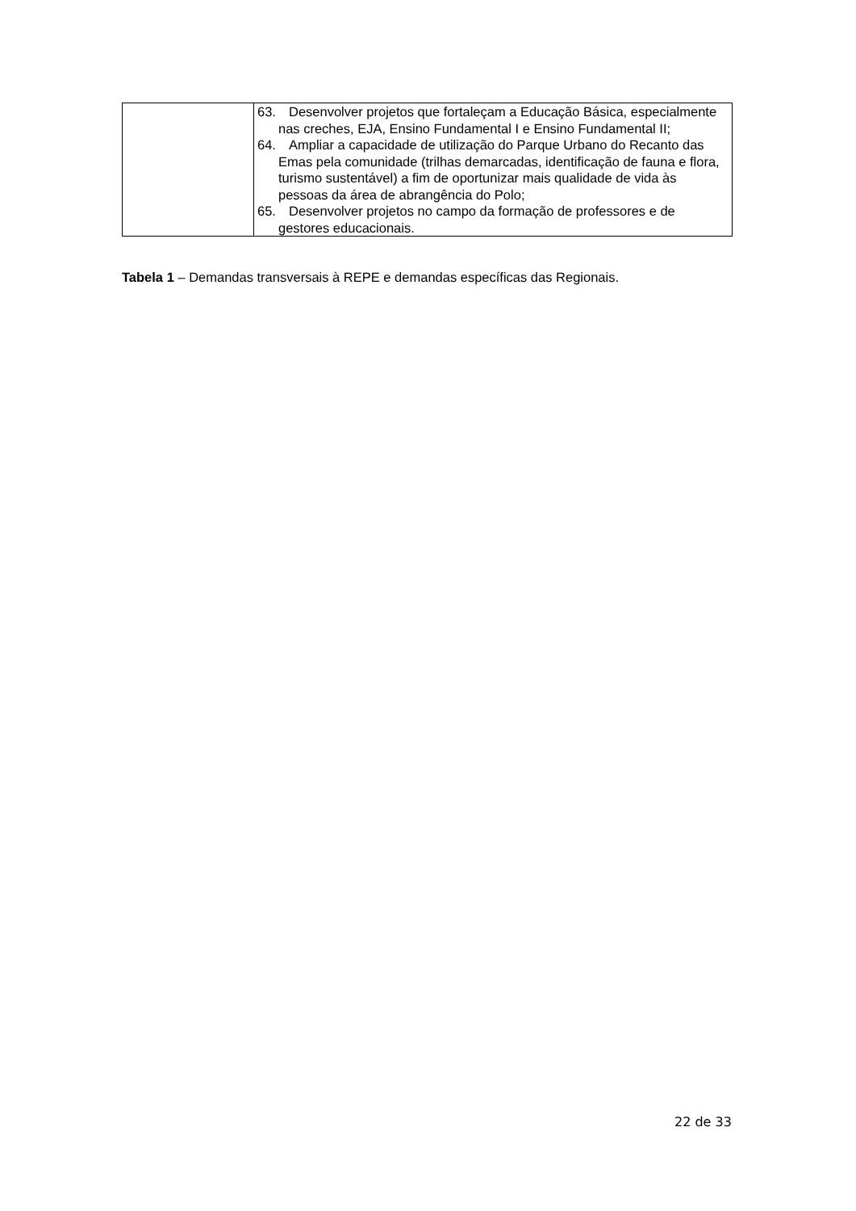| | 63. Desenvolver projetos que fortaleçam a Educação Básica, especialmente nas creches, EJA, Ensino Fundamental I e Ensino Fundamental II; 64. Ampliar a capacidade de utilização do Parque Urbano do Recanto das Emas pela comunidade (trilhas demarcadas, identificação de fauna e flora, turismo sustentável) a fim de oportunizar mais qualidade de vida às pessoas da área de abrangência do Polo; 65. Desenvolver projetos no campo da formação de professores e de gestores educacionais. |
Tabela 1 – Demandas transversais à REPE e demandas específicas das Regionais.
22 de 33